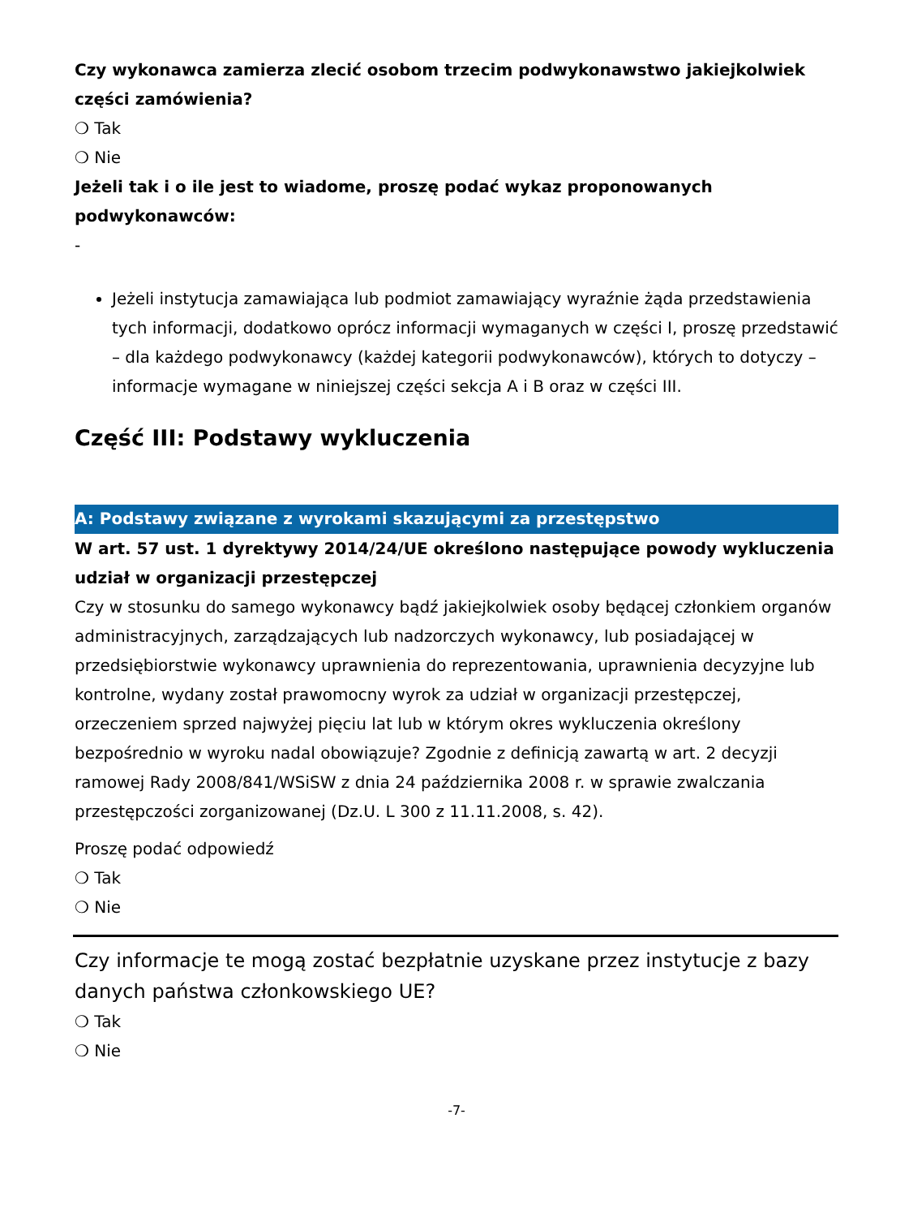Czy wykonawca zamierza zlecić osobom trzecim podwykonawstwo jakiejkolwiek części zamówienia?
❍ Tak
❍ Nie
Jeżeli tak i o ile jest to wiadome, proszę podać wykaz proponowanych podwykonawców:
-
Jeżeli instytucja zamawiająca lub podmiot zamawiający wyraźnie żąda przedstawienia tych informacji, dodatkowo oprócz informacji wymaganych w części I, proszę przedstawić – dla każdego podwykonawcy (każdej kategorii podwykonawców), których to dotyczy – informacje wymagane w niniejszej części sekcja A i B oraz w części III.
Część III: Podstawy wykluczenia
A: Podstawy związane z wyrokami skazującymi za przestępstwo
W art. 57 ust. 1 dyrektywy 2014/24/UE określono następujące powody wykluczenia
udział w organizacji przestępczej
Czy w stosunku do samego wykonawcy bądź jakiejkolwiek osoby będącej członkiem organów administracyjnych, zarządzających lub nadzorczych wykonawcy, lub posiadającej w przedsiębiorstwie wykonawcy uprawnienia do reprezentowania, uprawnienia decyzyjne lub kontrolne, wydany został prawomocny wyrok za udział w organizacji przestępczej, orzeczeniem sprzed najwyżej pięciu lat lub w którym okres wykluczenia określony bezpośrednio w wyroku nadal obowiązuje? Zgodnie z definicją zawartą w art. 2 decyzji ramowej Rady 2008/841/WSiSW z dnia 24 października 2008 r. w sprawie zwalczania przestępczości zorganizowanej (Dz.U. L 300 z 11.11.2008, s. 42).
Proszę podać odpowiedź
❍ Tak
❍ Nie
Czy informacje te mogą zostać bezpłatnie uzyskane przez instytucje z bazy danych państwa członkowskiego UE?
❍ Tak
❍ Nie
-7-